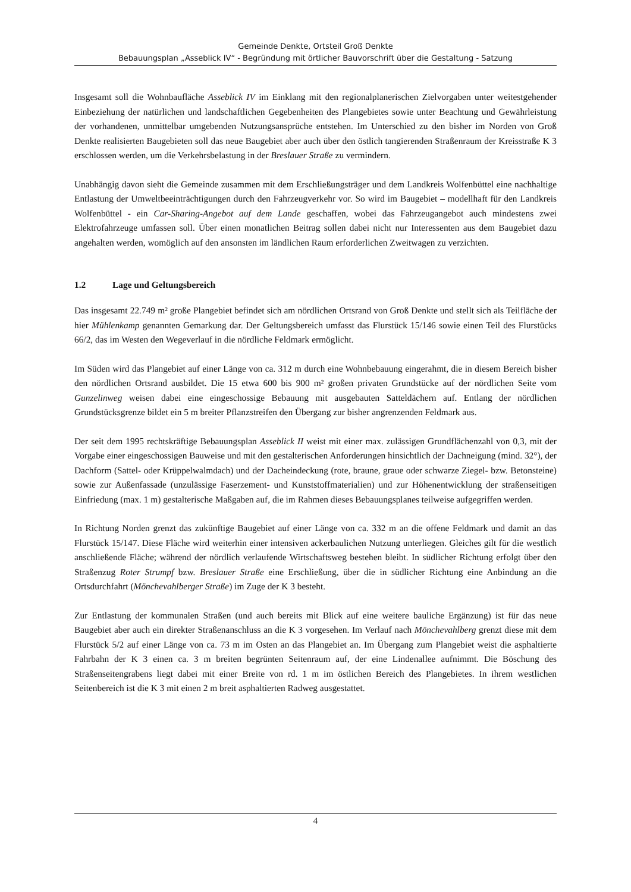Gemeinde Denkte, Ortsteil Groß Denkte
Bebauungsplan „Asseblick IV“ - Begründung mit örtlicher Bauvorschrift über die Gestaltung - Satzung
Insgesamt soll die Wohnbaufläche Asseblick IV im Einklang mit den regionalplanerischen Zielvorgaben unter weitestgehender Einbeziehung der natürlichen und landschaftlichen Gegebenheiten des Plangebietes sowie unter Beachtung und Gewährleistung der vorhandenen, unmittelbar umgebenden Nutzungsansprüche entstehen. Im Unterschied zu den bisher im Norden von Groß Denkte realisierten Baugebieten soll das neue Baugebiet aber auch über den östlich tangierenden Straßenraum der Kreisstraße K 3 erschlossen werden, um die Verkehrsbelastung in der Breslauer Straße zu vermindern.
Unabhängig davon sieht die Gemeinde zusammen mit dem Erschließungsträger und dem Landkreis Wolfenbüttel eine nachhaltige Entlastung der Umweltbeeinträchtigungen durch den Fahrzeugverkehr vor. So wird im Baugebiet – modellhaft für den Landkreis Wolfenbüttel - ein Car-Sharing-Angebot auf dem Lande geschaffen, wobei das Fahrzeugangebot auch mindestens zwei Elektrofahrzeuge umfassen soll. Über einen monatlichen Beitrag sollen dabei nicht nur Interessenten aus dem Baugebiet dazu angehalten werden, womöglich auf den ansonsten im ländlichen Raum erforderlichen Zweitwagen zu verzichten.
1.2 Lage und Geltungsbereich
Das insgesamt 22.749 m² große Plangebiet befindet sich am nördlichen Ortsrand von Groß Denkte und stellt sich als Teilfläche der hier Mühlenkamp genannten Gemarkung dar. Der Geltungsbereich umfasst das Flurstück 15/146 sowie einen Teil des Flurstücks 66/2, das im Westen den Wegeverlauf in die nördliche Feldmark ermöglicht.
Im Süden wird das Plangebiet auf einer Länge von ca. 312 m durch eine Wohnbebauung eingerahmt, die in diesem Bereich bisher den nördlichen Ortsrand ausbildet. Die 15 etwa 600 bis 900 m² großen privaten Grundstücke auf der nördlichen Seite vom Gunzelinweg weisen dabei eine eingeschossige Bebauung mit ausgebauten Satteldächern auf. Entlang der nördlichen Grundstücksgrenze bildet ein 5 m breiter Pflanzstreifen den Übergang zur bisher angrenzenden Feldmark aus.
Der seit dem 1995 rechtskräftige Bebauungsplan Asseblick II weist mit einer max. zulässigen Grundflächenzahl von 0,3, mit der Vorgabe einer eingeschossigen Bauweise und mit den gestalterischen Anforderungen hinsichtlich der Dachneigung (mind. 32°), der Dachform (Sattel- oder Krüppelwalmdach) und der Dacheindeckung (rote, braune, graue oder schwarze Ziegel- bzw. Betonsteine) sowie zur Außenfassade (unzulässige Faserzement- und Kunststoffmaterialien) und zur Höhenentwicklung der straßenseitigen Einfriedung (max. 1 m) gestalterische Maßgaben auf, die im Rahmen dieses Bebauungsplanes teilweise aufgegriffen werden.
In Richtung Norden grenzt das zukünftige Baugebiet auf einer Länge von ca. 332 m an die offene Feldmark und damit an das Flurstück 15/147. Diese Fläche wird weiterhin einer intensiven ackerbaulichen Nutzung unterliegen. Gleiches gilt für die westlich anschließende Fläche; während der nördlich verlaufende Wirtschaftsweg bestehen bleibt. In südlicher Richtung erfolgt über den Straßenzug Roter Strumpf bzw. Breslauer Straße eine Erschließung, über die in südlicher Richtung eine Anbindung an die Ortsdurchfahrt (Mönchevahlberger Straße) im Zuge der K 3 besteht.
Zur Entlastung der kommunalen Straßen (und auch bereits mit Blick auf eine weitere bauliche Ergänzung) ist für das neue Baugebiet aber auch ein direkter Straßenanschluss an die K 3 vorgesehen. Im Verlauf nach Mönchevahlberg grenzt diese mit dem Flurstück 5/2 auf einer Länge von ca. 73 m im Osten an das Plangebiet an. Im Übergang zum Plangebiet weist die asphaltierte Fahrbahn der K 3 einen ca. 3 m breiten begrünten Seitenraum auf, der eine Lindenallee aufnimmt. Die Böschung des Straßenseitengrabens liegt dabei mit einer Breite von rd. 1 m im östlichen Bereich des Plangebietes. In ihrem westlichen Seitenbereich ist die K 3 mit einen 2 m breit asphaltierten Radweg ausgestattet.
4